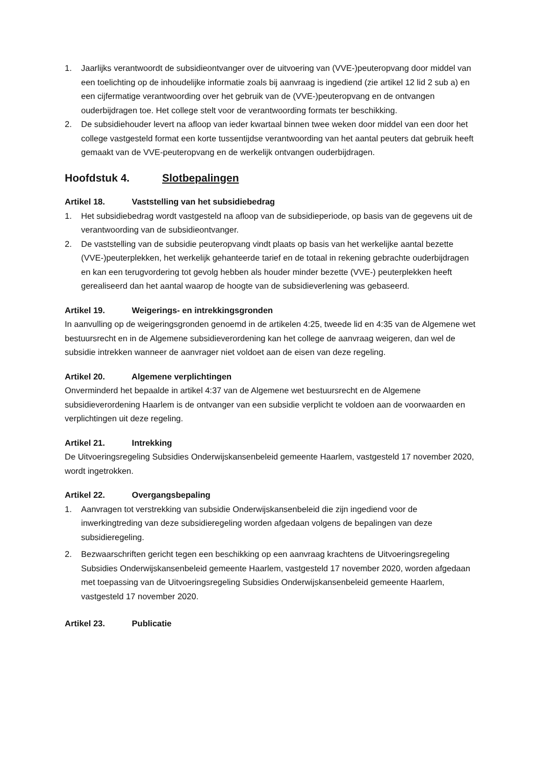1. Jaarlijks verantwoordt de subsidieontvanger over de uitvoering van (VVE-)peuteropvang door middel van een toelichting op de inhoudelijke informatie zoals bij aanvraag is ingediend (zie artikel 12 lid 2 sub a) en een cijfermatige verantwoording over het gebruik van de (VVE-)peuteropvang en de ontvangen ouderbijdragen toe. Het college stelt voor de verantwoording formats ter beschikking.
2. De subsidiehouder levert na afloop van ieder kwartaal binnen twee weken door middel van een door het college vastgesteld format een korte tussentijdse verantwoording van het aantal peuters dat gebruik heeft gemaakt van de VVE-peuteropvang en de werkelijk ontvangen ouderbijdragen.
Hoofdstuk 4. Slotbepalingen
Artikel 18. Vaststelling van het subsidiebedrag
1. Het subsidiebedrag wordt vastgesteld na afloop van de subsidieperiode, op basis van de gegevens uit de verantwoording van de subsidieontvanger.
2. De vaststelling van de subsidie peuteropvang vindt plaats op basis van het werkelijke aantal bezette (VVE-)peuterplekken, het werkelijk gehanteerde tarief en de totaal in rekening gebrachte ouderbijdragen en kan een terugvordering tot gevolg hebben als houder minder bezette (VVE-) peuterplekken heeft gerealiseerd dan het aantal waarop de hoogte van de subsidieverlening was gebaseerd.
Artikel 19. Weigerings- en intrekkingsgronden
In aanvulling op de weigeringsgronden genoemd in de artikelen 4:25, tweede lid en 4:35 van de Algemene wet bestuursrecht en in de Algemene subsidieverordening kan het college de aanvraag weigeren, dan wel de subsidie intrekken wanneer de aanvrager niet voldoet aan de eisen van deze regeling.
Artikel 20. Algemene verplichtingen
Onverminderd het bepaalde in artikel 4:37 van de Algemene wet bestuursrecht en de Algemene subsidieverordening Haarlem is de ontvanger van een subsidie verplicht te voldoen aan de voorwaarden en verplichtingen uit deze regeling.
Artikel 21. Intrekking
De Uitvoeringsregeling Subsidies Onderwijskansenbeleid gemeente Haarlem, vastgesteld 17 november 2020, wordt ingetrokken.
Artikel 22. Overgangsbepaling
1. Aanvragen tot verstrekking van subsidie Onderwijskansenbeleid die zijn ingediend voor de inwerkingtreding van deze subsidieregeling worden afgedaan volgens de bepalingen van deze subsidieregeling.
2. Bezwaarschriften gericht tegen een beschikking op een aanvraag krachtens de Uitvoeringsregeling Subsidies Onderwijskansenbeleid gemeente Haarlem, vastgesteld 17 november 2020, worden afgedaan met toepassing van de Uitvoeringsregeling Subsidies Onderwijskansenbeleid gemeente Haarlem, vastgesteld 17 november 2020.
Artikel 23. Publicatie